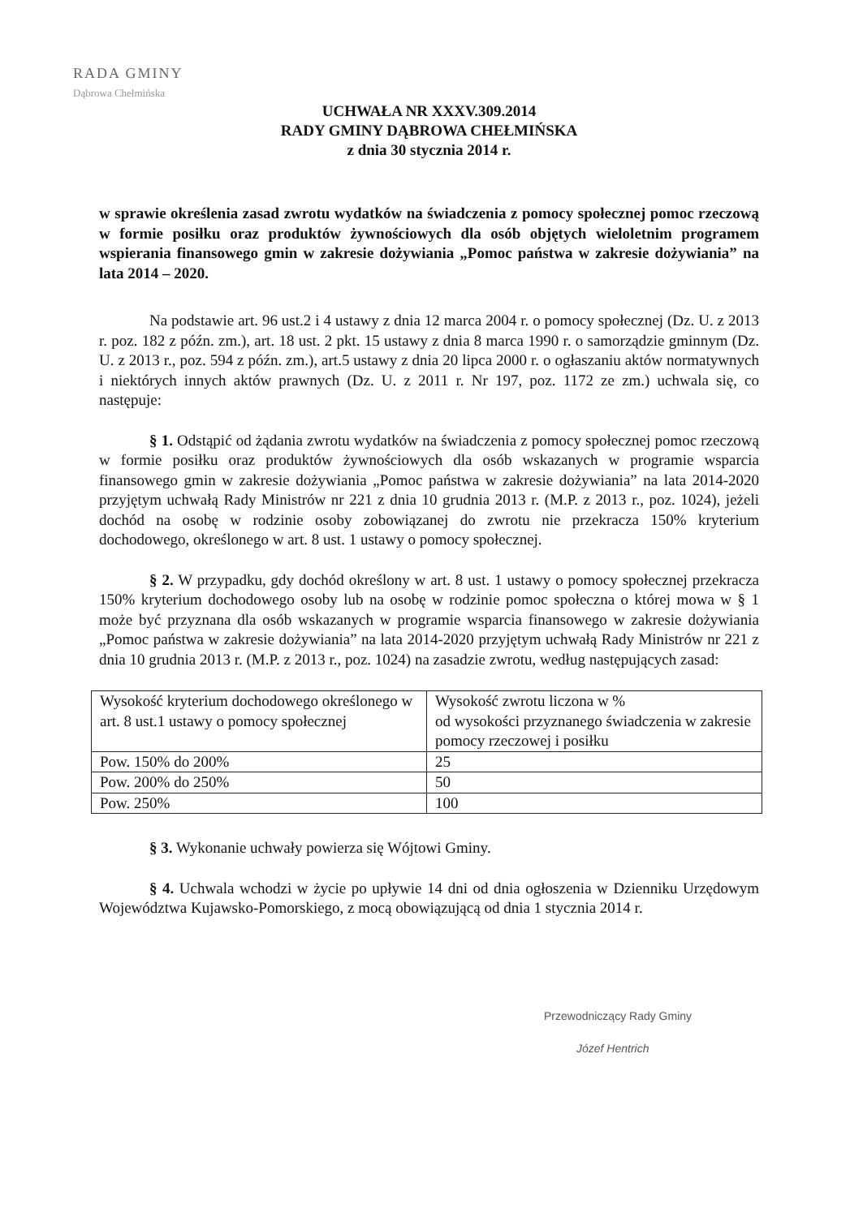RADA GMINY
Dąbrowa Chełmińska
UCHWAŁA NR XXXV.309.2014
RADY GMINY DĄBROWA CHEŁMIŃSKA
z dnia 30 stycznia 2014 r.
w sprawie określenia zasad zwrotu wydatków na świadczenia z pomocy społecznej pomoc rzeczową w formie posiłku oraz produktów żywnościowych dla osób objętych wieloletnim programem wspierania finansowego gmin w zakresie dożywiania „Pomoc państwa w zakresie dożywiania” na lata 2014 – 2020.
Na podstawie art. 96 ust.2 i 4 ustawy z dnia 12 marca 2004 r. o pomocy społecznej (Dz. U. z 2013 r. poz. 182 z późn. zm.), art. 18 ust. 2 pkt. 15 ustawy z dnia 8 marca 1990 r. o samorządzie gminnym (Dz. U. z 2013 r., poz. 594 z późn. zm.), art.5 ustawy z dnia 20 lipca 2000 r. o ogłaszaniu aktów normatywnych i niektórych innych aktów prawnych (Dz. U. z 2011 r. Nr 197, poz. 1172 ze zm.) uchwala się, co następuje:
§ 1. Odstąpić od żądania zwrotu wydatków na świadczenia z pomocy społecznej pomoc rzeczową w formie posiłku oraz produktów żywnościowych dla osób wskazanych w programie wsparcia finansowego gmin w zakresie dożywiania „Pomoc państwa w zakresie dożywiania” na lata 2014-2020 przyjętym uchwałą Rady Ministrów nr 221 z dnia 10 grudnia 2013 r. (M.P. z 2013 r., poz. 1024), jeżeli dochód na osobę w rodzinie osoby zobowiązanej do zwrotu nie przekracza 150% kryterium dochodowego, określonego w art. 8 ust. 1 ustawy o pomocy społecznej.
§ 2. W przypadku, gdy dochód określony w art. 8 ust. 1 ustawy o pomocy społecznej przekracza 150% kryterium dochodowego osoby lub na osobę w rodzinie pomoc społeczna o której mowa w § 1 może być przyznana dla osób wskazanych w programie wsparcia finansowego w zakresie dożywiania „Pomoc państwa w zakresie dożywiania” na lata 2014-2020 przyjętym uchwałą Rady Ministrów nr 221 z dnia 10 grudnia 2013 r. (M.P. z 2013 r., poz. 1024) na zasadzie zwrotu, według następujących zasad:
| Wysokość kryterium dochodowego określonego w art. 8 ust.1 ustawy o pomocy społecznej | Wysokość zwrotu liczona w % od wysokości przyznanego świadczenia w zakresie pomocy rzeczowej i posiłku |
| Pow. 150% do 200% | 25 |
| Pow. 200% do 250% | 50 |
| Pow. 250% | 100 |
§ 3. Wykonanie uchwały powierza się Wójtowi Gminy.
§ 4. Uchwala wchodzi w życie po upływie 14 dni od dnia ogłoszenia w Dzienniku Urzędowym Województwa Kujawsko-Pomorskiego, z mocą obowiązującą od dnia 1 stycznia 2014 r.
Przewodniczący Rady Gminy
Józef Hentrich